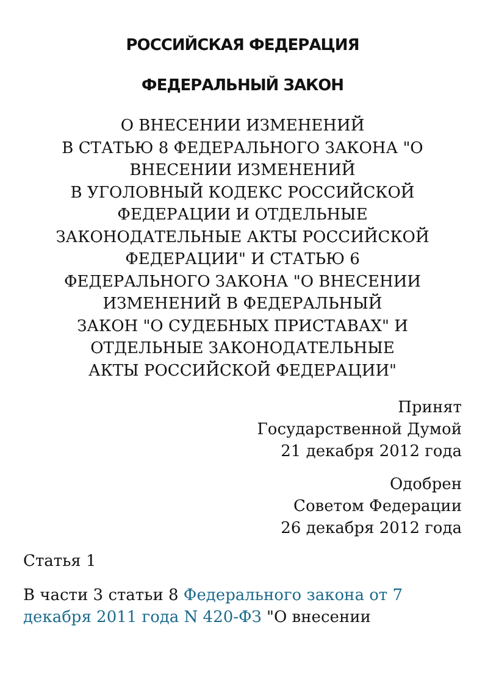РОССИЙСКАЯ ФЕДЕРАЦИЯ
ФЕДЕРАЛЬНЫЙ ЗАКОН
О ВНЕСЕНИИ ИЗМЕНЕНИЙ
В СТАТЬЮ 8 ФЕДЕРАЛЬНОГО ЗАКОНА "О
ВНЕСЕНИИ ИЗМЕНЕНИЙ
В УГОЛОВНЫЙ КОДЕКС РОССИЙСКОЙ
ФЕДЕРАЦИИ И ОТДЕЛЬНЫЕ
ЗАКОНОДАТЕЛЬНЫЕ АКТЫ РОССИЙСКОЙ
ФЕДЕРАЦИИ" И СТАТЬЮ 6
ФЕДЕРАЛЬНОГО ЗАКОНА "О ВНЕСЕНИИ
ИЗМЕНЕНИЙ В ФЕДЕРАЛЬНЫЙ
ЗАКОН "О СУДЕБНЫХ ПРИСТАВАХ" И
ОТДЕЛЬНЫЕ ЗАКОНОДАТЕЛЬНЫЕ
АКТЫ РОССИЙСКОЙ ФЕДЕРАЦИИ"
Принят
Государственной Думой
21 декабря 2012 года
Одобрен
Советом Федерации
26 декабря 2012 года
Статья 1
В части 3 статьи 8 Федерального закона от 7 декабря 2011 года N 420-ФЗ "О внесении